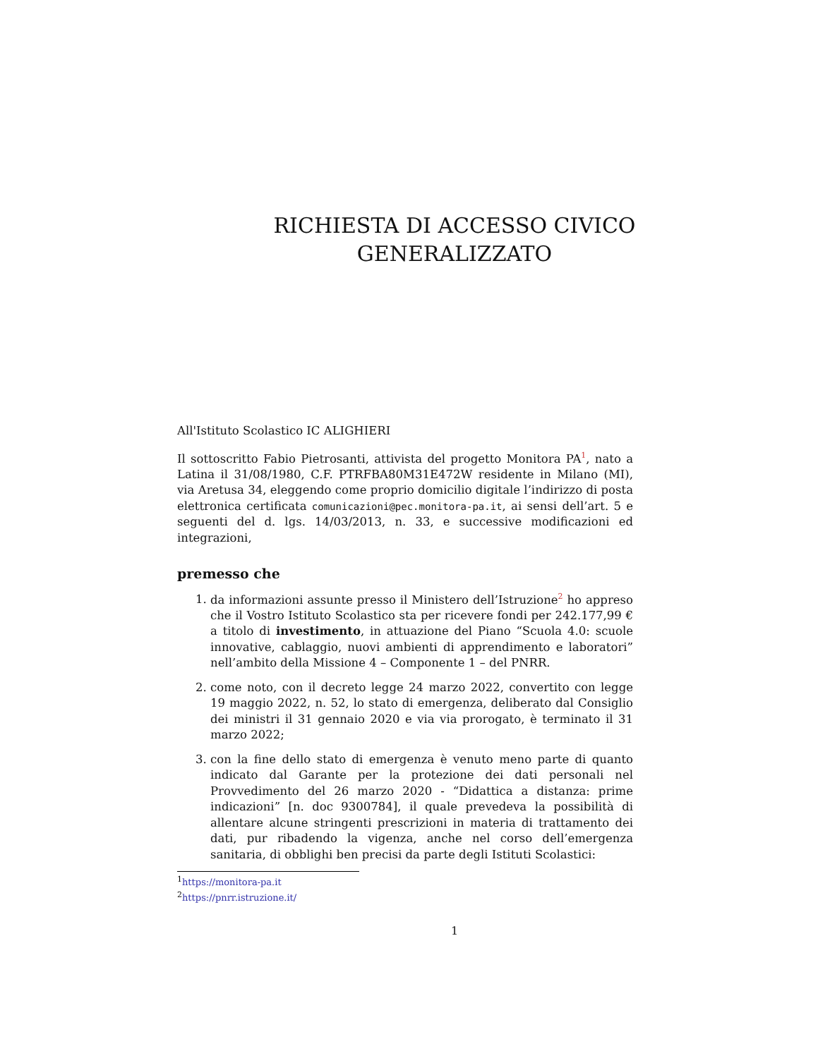RICHIESTA DI ACCESSO CIVICO
GENERALIZZATO
All'Istituto Scolastico IC ALIGHIERI
Il sottoscritto Fabio Pietrosanti, attivista del progetto Monitora PA<sup>1</sup>, nato a Latina il 31/08/1980, C.F. PTRFBA80M31E472W residente in Milano (MI), via Aretusa 34, eleggendo come proprio domicilio digitale l’indirizzo di posta elettronica certificata comunicazioni@pec.monitora-pa.it, ai sensi dell’art. 5 e seguenti del d. lgs. 14/03/2013, n. 33, e successive modificazioni ed integrazioni,
premesso che
1. da informazioni assunte presso il Ministero dell’Istruzione<sup>2</sup> ho appreso che il Vostro Istituto Scolastico sta per ricevere fondi per 242.177,99 € a titolo di investimento, in attuazione del Piano “Scuola 4.0: scuole innovative, cablaggio, nuovi ambienti di apprendimento e laboratori” nell’ambito della Missione 4 – Componente 1 – del PNRR.
2. come noto, con il decreto legge 24 marzo 2022, convertito con legge 19 maggio 2022, n. 52, lo stato di emergenza, deliberato dal Consiglio dei ministri il 31 gennaio 2020 e via via prorogato, è terminato il 31 marzo 2022;
3. con la fine dello stato di emergenza è venuto meno parte di quanto indicato dal Garante per la protezione dei dati personali nel Provvedimento del 26 marzo 2020 - “Didattica a distanza: prime indicazioni” [n. doc 9300784], il quale prevedeva la possibilità di allentare alcune stringenti prescrizioni in materia di trattamento dei dati, pur ribadendo la vigenza, anche nel corso dell’emergenza sanitaria, di obblighi ben precisi da parte degli Istituti Scolastici:
<sup>1</sup> https://monitora-pa.it
<sup>2</sup> https://pnrr.istruzione.it/
1